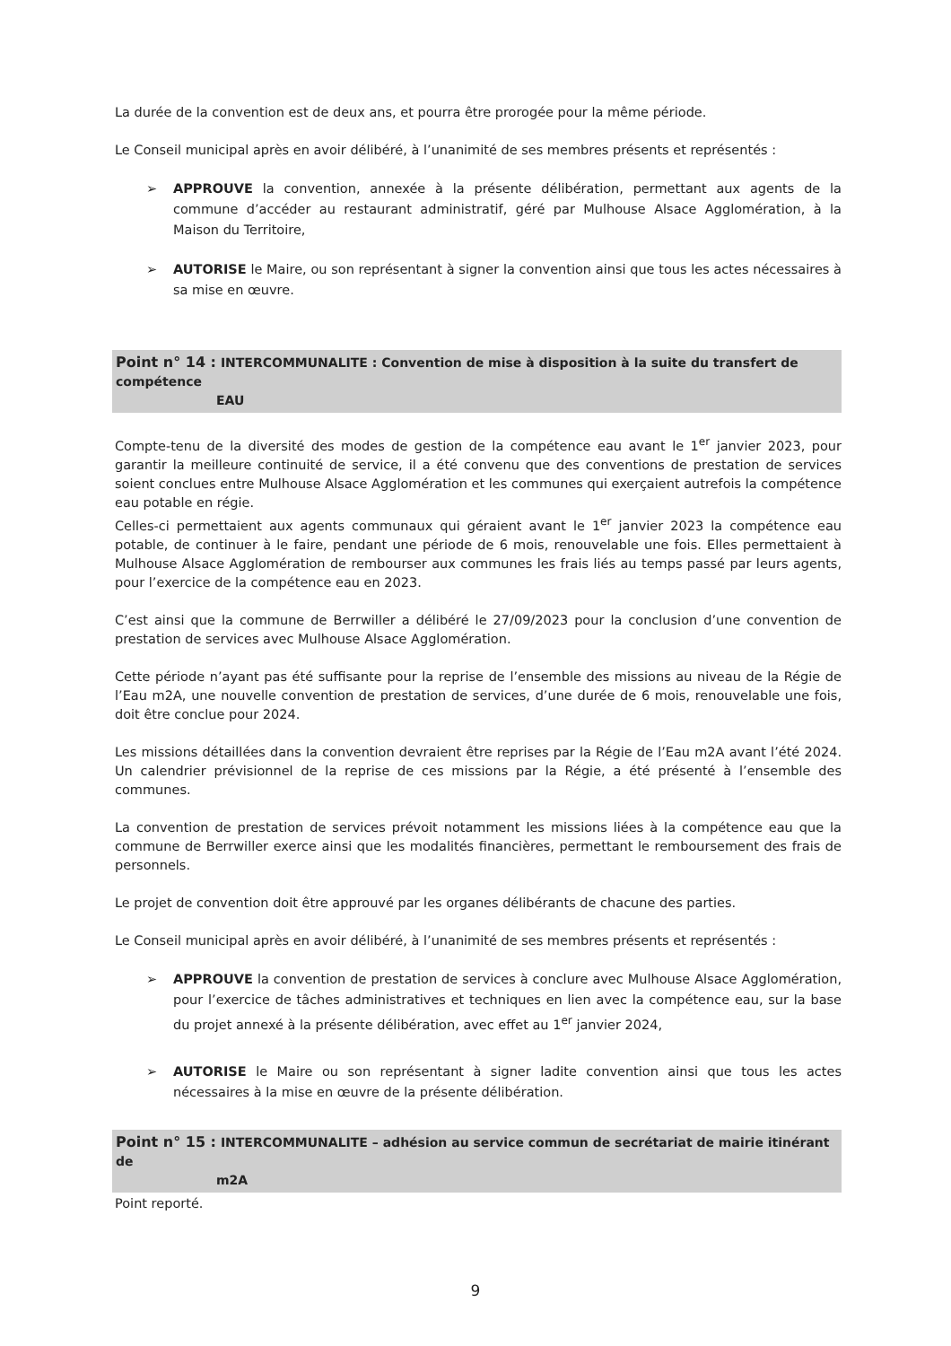La durée de la convention est de deux ans, et pourra être prorogée pour la même période.
Le Conseil municipal après en avoir délibéré, à l’unanimité de ses membres présents et représentés :
➢ APPROUVE la convention, annexée à la présente délibération, permettant aux agents de la commune d’accéder au restaurant administratif, géré par Mulhouse Alsace Agglomération, à la Maison du Territoire,
➢ AUTORISE le Maire, ou son représentant à signer la convention ainsi que tous les actes nécessaires à sa mise en œuvre.
Point n° 14 : INTERCOMMUNALITE : Convention de mise à disposition à la suite du transfert de compétence
EAU
Compte-tenu de la diversité des modes de gestion de la compétence eau avant le 1<sup>er</sup> janvier 2023, pour garantir la meilleure continuité de service, il a été convenu que des conventions de prestation de services soient conclues entre Mulhouse Alsace Agglomération et les communes qui exerçaient autrefois la compétence eau potable en régie.
Celles-ci permettaient aux agents communaux qui géraient avant le 1<sup>er</sup> janvier 2023 la compétence eau potable, de continuer à le faire, pendant une période de 6 mois, renouvelable une fois. Elles permettaient à Mulhouse Alsace Agglomération de rembourser aux communes les frais liés au temps passé par leurs agents, pour l’exercice de la compétence eau en 2023.
C’est ainsi que la commune de Berrwiller a délibéré le 27/09/2023 pour la conclusion d’une convention de prestation de services avec Mulhouse Alsace Agglomération.
Cette période n’ayant pas été suffisante pour la reprise de l’ensemble des missions au niveau de la Régie de l’Eau m2A, une nouvelle convention de prestation de services, d’une durée de 6 mois, renouvelable une fois, doit être conclue pour 2024.
Les missions détaillées dans la convention devraient être reprises par la Régie de l’Eau m2A avant l’été 2024. Un calendrier prévisionnel de la reprise de ces missions par la Régie, a été présenté à l’ensemble des communes.
La convention de prestation de services prévoit notamment les missions liées à la compétence eau que la commune de Berrwiller exerce ainsi que les modalités financières, permettant le remboursement des frais de personnels.
Le projet de convention doit être approuvé par les organes délibérants de chacune des parties.
Le Conseil municipal après en avoir délibéré, à l’unanimité de ses membres présents et représentés :
➢ APPROUVE la convention de prestation de services à conclure avec Mulhouse Alsace Agglomération, pour l’exercice de tâches administratives et techniques en lien avec la compétence eau, sur la base du projet annexé à la présente délibération, avec effet au 1<sup>er</sup> janvier 2024,
➢ AUTORISE le Maire ou son représentant à signer ladite convention ainsi que tous les actes nécessaires à la mise en œuvre de la présente délibération.
Point n° 15 : INTERCOMMUNALITE – adhésion au service commun de secrétariat de mairie itinérant de
m2A
Point reporté.
9